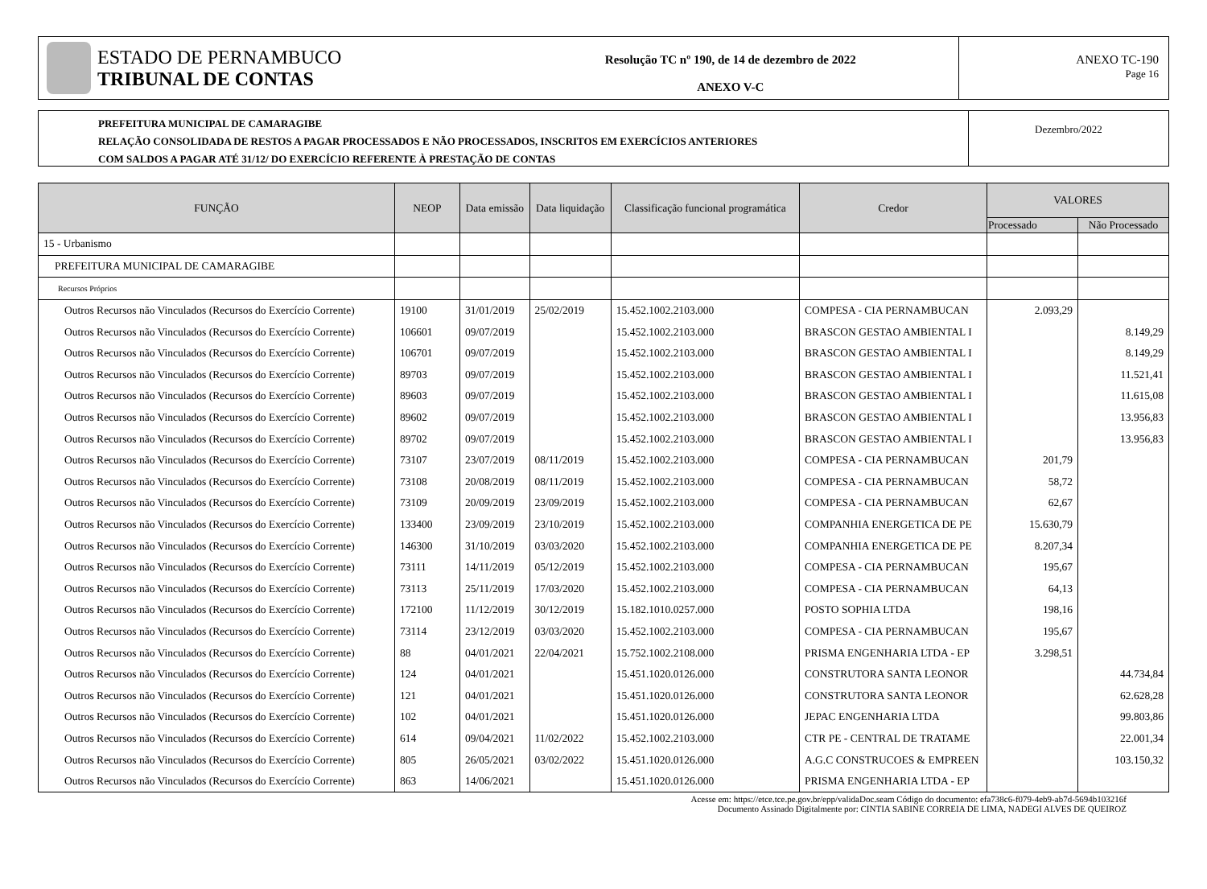ESTADO DE PERNAMBUCO
TRIBUNAL DE CONTAS
Resolução TC nº 190, de 14 de dezembro de 2022
ANEXO V-C
ANEXO TC-190
Page 16
PREFEITURA MUNICIPAL DE CAMARAGIBE
RELAÇÃO CONSOLIDADA DE RESTOS A PAGAR PROCESSADOS E NÃO PROCESSADOS, INSCRITOS EM EXERCÍCIOS ANTERIORES
COM SALDOS A PAGAR ATÉ 31/12/ DO EXERCÍCIO REFERENTE À PRESTAÇÃO DE CONTAS
Dezembro/2022
| FUNÇÃO | NEOP | Data emissão | Data liquidação | Classificação funcional programática | Credor | VALORES | |
| --- | --- | --- | --- | --- | --- | --- | --- |
| | | | | | | Processado | Não Processado |
| 15 - Urbanismo | | | | | | | |
| PREFEITURA MUNICIPAL DE CAMARAGIBE | | | | | | | |
| Recursos Próprios | | | | | | | |
| Outros Recursos não Vinculados (Recursos do Exercício Corrente) | 19100 | 31/01/2019 | 25/02/2019 | 15.452.1002.2103.000 | COMPESA - CIA PERNAMBUCAN | 2.093,29 | |
| Outros Recursos não Vinculados (Recursos do Exercício Corrente) | 106601 | 09/07/2019 | | 15.452.1002.2103.000 | BRASCON GESTAO AMBIENTAL I | | 8.149,29 |
| Outros Recursos não Vinculados (Recursos do Exercício Corrente) | 106701 | 09/07/2019 | | 15.452.1002.2103.000 | BRASCON GESTAO AMBIENTAL I | | 8.149,29 |
| Outros Recursos não Vinculados (Recursos do Exercício Corrente) | 89703 | 09/07/2019 | | 15.452.1002.2103.000 | BRASCON GESTAO AMBIENTAL I | | 11.521,41 |
| Outros Recursos não Vinculados (Recursos do Exercício Corrente) | 89603 | 09/07/2019 | | 15.452.1002.2103.000 | BRASCON GESTAO AMBIENTAL I | | 11.615,08 |
| Outros Recursos não Vinculados (Recursos do Exercício Corrente) | 89602 | 09/07/2019 | | 15.452.1002.2103.000 | BRASCON GESTAO AMBIENTAL I | | 13.956,83 |
| Outros Recursos não Vinculados (Recursos do Exercício Corrente) | 89702 | 09/07/2019 | | 15.452.1002.2103.000 | BRASCON GESTAO AMBIENTAL I | | 13.956,83 |
| Outros Recursos não Vinculados (Recursos do Exercício Corrente) | 73107 | 23/07/2019 | 08/11/2019 | 15.452.1002.2103.000 | COMPESA - CIA PERNAMBUCAN | 201,79 | |
| Outros Recursos não Vinculados (Recursos do Exercício Corrente) | 73108 | 20/08/2019 | 08/11/2019 | 15.452.1002.2103.000 | COMPESA - CIA PERNAMBUCAN | 58,72 | |
| Outros Recursos não Vinculados (Recursos do Exercício Corrente) | 73109 | 20/09/2019 | 23/09/2019 | 15.452.1002.2103.000 | COMPESA - CIA PERNAMBUCAN | 62,67 | |
| Outros Recursos não Vinculados (Recursos do Exercício Corrente) | 133400 | 23/09/2019 | 23/10/2019 | 15.452.1002.2103.000 | COMPANHIA ENERGETICA DE PE | 15.630,79 | |
| Outros Recursos não Vinculados (Recursos do Exercício Corrente) | 146300 | 31/10/2019 | 03/03/2020 | 15.452.1002.2103.000 | COMPANHIA ENERGETICA DE PE | 8.207,34 | |
| Outros Recursos não Vinculados (Recursos do Exercício Corrente) | 73111 | 14/11/2019 | 05/12/2019 | 15.452.1002.2103.000 | COMPESA - CIA PERNAMBUCAN | 195,67 | |
| Outros Recursos não Vinculados (Recursos do Exercício Corrente) | 73113 | 25/11/2019 | 17/03/2020 | 15.452.1002.2103.000 | COMPESA - CIA PERNAMBUCAN | 64,13 | |
| Outros Recursos não Vinculados (Recursos do Exercício Corrente) | 172100 | 11/12/2019 | 30/12/2019 | 15.182.1010.0257.000 | POSTO SOPHIA LTDA | 198,16 | |
| Outros Recursos não Vinculados (Recursos do Exercício Corrente) | 73114 | 23/12/2019 | 03/03/2020 | 15.452.1002.2103.000 | COMPESA - CIA PERNAMBUCAN | 195,67 | |
| Outros Recursos não Vinculados (Recursos do Exercício Corrente) | 88 | 04/01/2021 | 22/04/2021 | 15.752.1002.2108.000 | PRISMA ENGENHARIA LTDA - EP | 3.298,51 | |
| Outros Recursos não Vinculados (Recursos do Exercício Corrente) | 124 | 04/01/2021 | | 15.451.1020.0126.000 | CONSTRUTORA SANTA LEONOR | | 44.734,84 |
| Outros Recursos não Vinculados (Recursos do Exercício Corrente) | 121 | 04/01/2021 | | 15.451.1020.0126.000 | CONSTRUTORA SANTA LEONOR | | 62.628,28 |
| Outros Recursos não Vinculados (Recursos do Exercício Corrente) | 102 | 04/01/2021 | | 15.451.1020.0126.000 | JEPAC ENGENHARIA LTDA | | 99.803,86 |
| Outros Recursos não Vinculados (Recursos do Exercício Corrente) | 614 | 09/04/2021 | 11/02/2022 | 15.452.1002.2103.000 | CTR PE - CENTRAL DE TRATAME | | 22.001,34 |
| Outros Recursos não Vinculados (Recursos do Exercício Corrente) | 805 | 26/05/2021 | 03/02/2022 | 15.451.1020.0126.000 | A.G.C CONSTRUCOES & EMPREEN | | 103.150,32 |
| Outros Recursos não Vinculados (Recursos do Exercício Corrente) | 863 | 14/06/2021 | | 15.451.1020.0126.000 | PRISMA ENGENHARIA LTDA - EP | | |
Acesse em: https://etce.tce.pe.gov.br/epp/validaDoc.seam Código do documento: efa738c6-f079-4eb9-ab7d-5694b103216f
Documento Assinado Digitalmente por: CINTIA SABINE CORREIA DE LIMA, NADEGI ALVES DE QUEIROZ